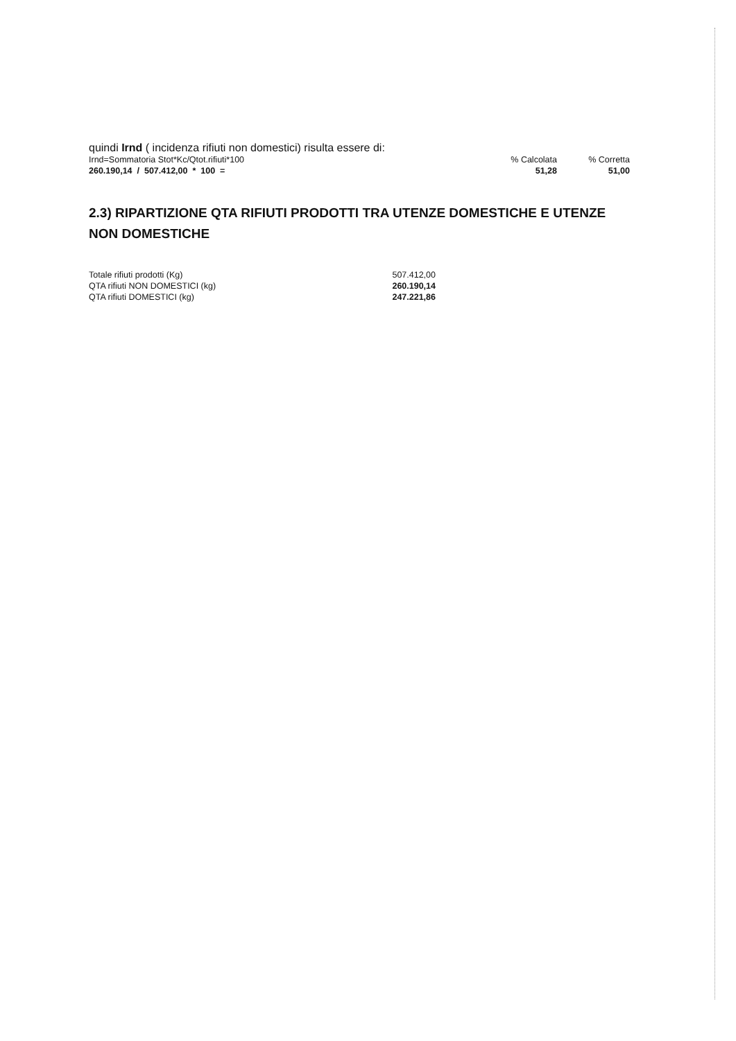quindi Irnd ( incidenza rifiuti non domestici) risulta essere di:
| Irnd=Sommatoria Stot*Kc/Qtot.rifiuti*100 | % Calcolata | % Corretta |
| 260.190,14 / 507.412,00 * 100 = | 51,28 | 51,00 |
2.3) RIPARTIZIONE QTA RIFIUTI PRODOTTI TRA UTENZE DOMESTICHE E UTENZE NON DOMESTICHE
| Totale rifiuti prodotti (Kg) | 507.412,00 |
| QTA rifiuti NON DOMESTICI (kg) | 260.190,14 |
| QTA rifiuti DOMESTICI (kg) | 247.221,86 |